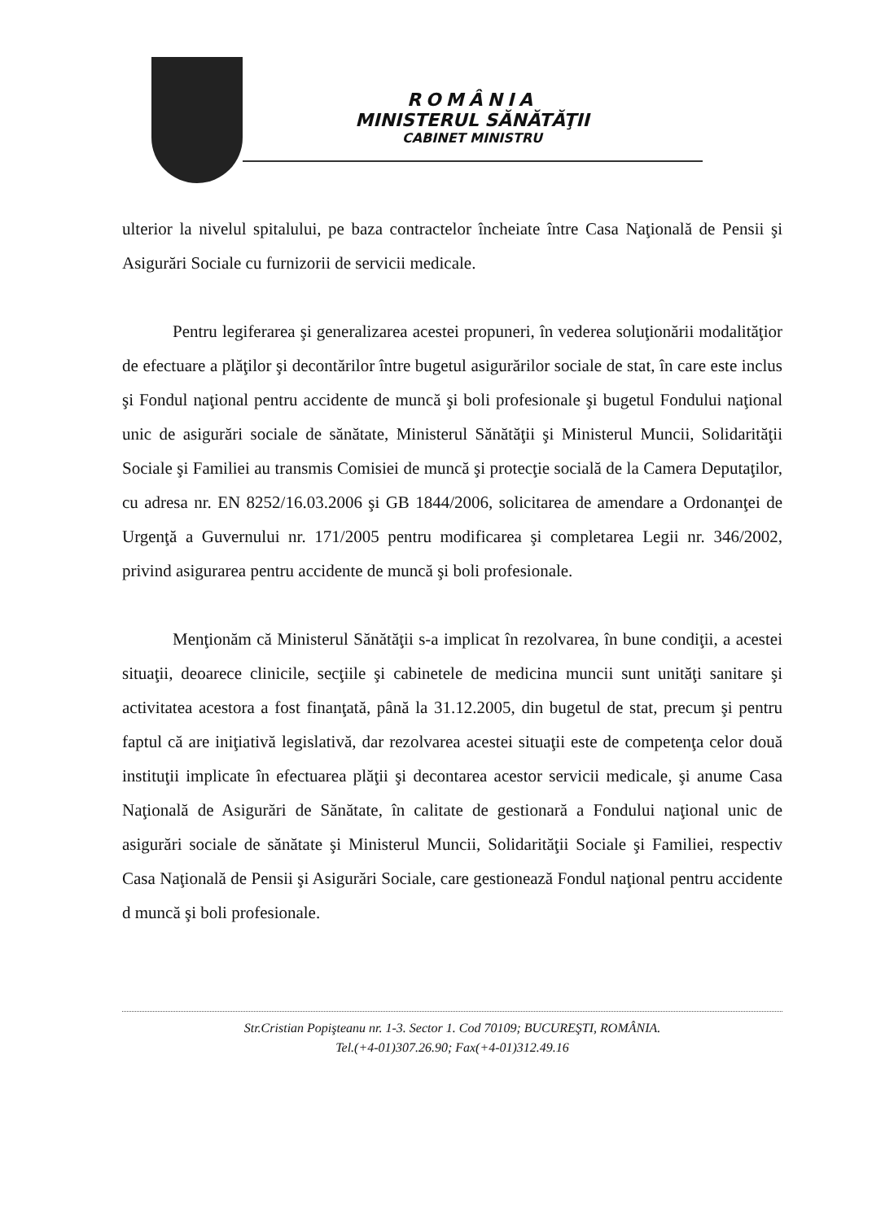ROMÂNIA
MINISTERUL SĂNĂTĂŢII
CABINET MINISTRU
ulterior la nivelul spitalului, pe baza contractelor încheiate între Casa Naţională de Pensii şi Asigurări Sociale cu furnizorii de servicii medicale.
Pentru legiferarea şi generalizarea acestei propuneri, în vederea soluţionării modalităţior de efectuare a plăţilor şi decontărilor între bugetul asigurărilor sociale de stat, în care este inclus şi Fondul naţional pentru accidente de muncă şi boli profesionale şi bugetul Fondului naţional unic de asigurări sociale de sănătate, Ministerul Sănătăţii şi Ministerul Muncii, Solidarităţii Sociale şi Familiei au transmis Comisiei de muncă şi protecţie socială de la Camera Deputaţilor, cu adresa nr. EN 8252/16.03.2006 şi GB 1844/2006, solicitarea de amendare a Ordonanţei de Urgenţă a Guvernului nr. 171/2005 pentru modificarea şi completarea Legii nr. 346/2002, privind asigurarea pentru accidente de muncă şi boli profesionale.
Menţionăm că Ministerul Sănătăţii s-a implicat în rezolvarea, în bune condiţii, a acestei situaţii, deoarece clinicile, secţiile şi cabinetele de medicina muncii sunt unităţi sanitare şi activitatea acestora a fost finanţată, până la 31.12.2005, din bugetul de stat, precum şi pentru faptul că are iniţiativă legislativă, dar rezolvarea acestei situaţii este de competenţa celor două instituţii implicate în efectuarea plăţii şi decontarea acestor servicii medicale, şi anume Casa Naţională de Asigurări de Sănătate, în calitate de gestionară a Fondului naţional unic de asigurări sociale de sănătate şi Ministerul Muncii, Solidarităţii Sociale şi Familiei, respectiv Casa Naţională de Pensii şi Asigurări Sociale, care gestionează Fondul naţional pentru accidente d muncă şi boli profesionale.
Str.Cristian Popişteanu nr. 1-3. Sector 1. Cod 70109; BUCUREŞTI, ROMÂNIA.
Tel.(+4-01)307.26.90; Fax(+4-01)312.49.16